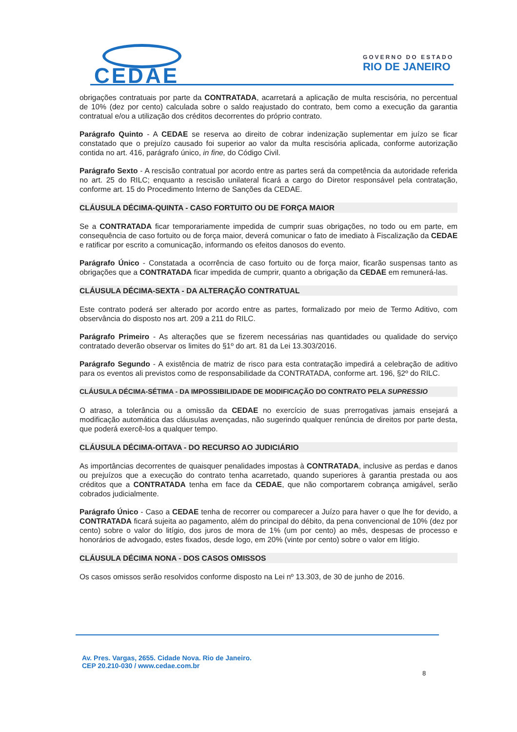CEDAE
GOVERNO DO ESTADO
RIO DE JANEIRO
obrigações contratuais por parte da CONTRATADA, acarretará a aplicação de multa rescisória, no percentual de 10% (dez por cento) calculada sobre o saldo reajustado do contrato, bem como a execução da garantia contratual e/ou a utilização dos créditos decorrentes do próprio contrato.
Parágrafo Quinto - A CEDAE se reserva ao direito de cobrar indenização suplementar em juízo se ficar constatado que o prejuízo causado foi superior ao valor da multa rescisória aplicada, conforme autorização contida no art. 416, parágrafo único, in fine, do Código Civil.
Parágrafo Sexto - A rescisão contratual por acordo entre as partes será da competência da autoridade referida no art. 25 do RILC; enquanto a rescisão unilateral ficará a cargo do Diretor responsável pela contratação, conforme art. 15 do Procedimento Interno de Sanções da CEDAE.
CLÁUSULA DÉCIMA-QUINTA - CASO FORTUITO OU DE FORÇA MAIOR
Se a CONTRATADA ficar temporariamente impedida de cumprir suas obrigações, no todo ou em parte, em consequência de caso fortuito ou de força maior, deverá comunicar o fato de imediato à Fiscalização da CEDAE e ratificar por escrito a comunicação, informando os efeitos danosos do evento.
Parágrafo Único - Constatada a ocorrência de caso fortuito ou de força maior, ficarão suspensas tanto as obrigações que a CONTRATADA ficar impedida de cumprir, quanto a obrigação da CEDAE em remunerá-las.
CLÁUSULA DÉCIMA-SEXTA - DA ALTERAÇÃO CONTRATUAL
Este contrato poderá ser alterado por acordo entre as partes, formalizado por meio de Termo Aditivo, com observância do disposto nos art. 209 a 211 do RILC.
Parágrafo Primeiro - As alterações que se fizerem necessárias nas quantidades ou qualidade do serviço contratado deverão observar os limites do §1º do art. 81 da Lei 13.303/2016.
Parágrafo Segundo - A existência de matriz de risco para esta contratação impedirá a celebração de aditivo para os eventos ali previstos como de responsabilidade da CONTRATADA, conforme art. 196, §2º do RILC.
CLÁUSULA DÉCIMA-SÉTIMA - DA IMPOSSIBILIDADE DE MODIFICAÇÃO DO CONTRATO PELA SUPRESSIO
O atraso, a tolerância ou a omissão da CEDAE no exercício de suas prerrogativas jamais ensejará a modificação automática das cláusulas avençadas, não sugerindo qualquer renúncia de direitos por parte desta, que poderá exercê-los a qualquer tempo.
CLÁUSULA DÉCIMA-OITAVA - DO RECURSO AO JUDICIÁRIO
As importâncias decorrentes de quaisquer penalidades impostas à CONTRATADA, inclusive as perdas e danos ou prejuízos que a execução do contrato tenha acarretado, quando superiores à garantia prestada ou aos créditos que a CONTRATADA tenha em face da CEDAE, que não comportarem cobrança amigável, serão cobrados judicialmente.
Parágrafo Único - Caso a CEDAE tenha de recorrer ou comparecer a Juízo para haver o que lhe for devido, a CONTRATADA ficará sujeita ao pagamento, além do principal do débito, da pena convencional de 10% (dez por cento) sobre o valor do litígio, dos juros de mora de 1% (um por cento) ao mês, despesas de processo e honorários de advogado, estes fixados, desde logo, em 20% (vinte por cento) sobre o valor em litígio.
CLÁUSULA DÉCIMA NONA - DOS CASOS OMISSOS
Os casos omissos serão resolvidos conforme disposto na Lei nº 13.303, de 30 de junho de 2016.
Av. Pres. Vargas, 2655. Cidade Nova. Rio de Janeiro.
CEP 20.210-030 / www.cedae.com.br
8